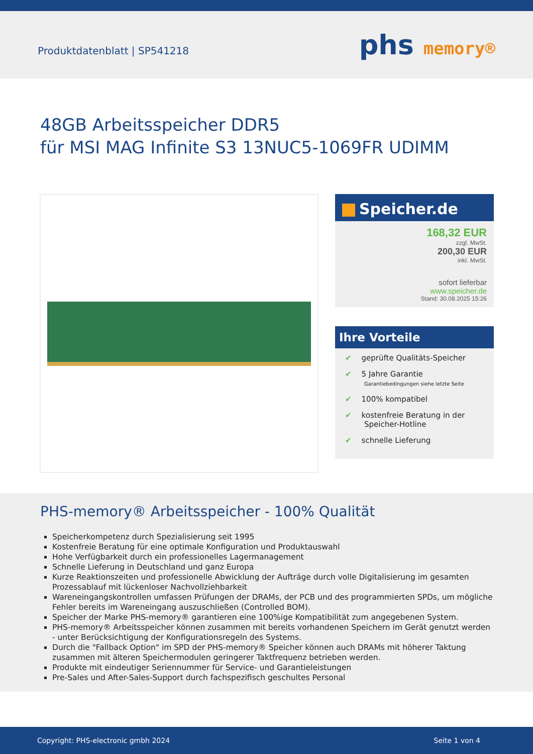Produktdatenblatt | SP541218
phs memory®
48GB Arbeitsspeicher DDR5
für MSI MAG Infinite S3 13NUC5-1069FR UDIMM
Speicher.de
168,32 EUR
zzgl. MwSt.
200,30 EUR
inkl. MwSt.
sofort lieferbar
www.speicher.de
Stand: 30.08.2025 15:26
Ihre Vorteile
✔ geprüfte Qualitäts-Speicher
✔ 5 Jahre Garantie
Garantiebedingungen siehe letzte Seite
✔ 100% kompatibel
✔ kostenfreie Beratung in der Speicher-Hotline
✔ schnelle Lieferung
PHS-memory® Arbeitsspeicher - 100% Qualität
Speicherkompetenz durch Spezialisierung seit 1995
Kostenfreie Beratung für eine optimale Konfiguration und Produktauswahl
Hohe Verfügbarkeit durch ein professionelles Lagermanagement
Schnelle Lieferung in Deutschland und ganz Europa
Kurze Reaktionszeiten und professionelle Abwicklung der Aufträge durch volle Digitalisierung im gesamten Prozessablauf mit lückenloser Nachvollziehbarkeit
Wareneingangskontrollen umfassen Prüfungen der DRAMs, der PCB und des programmierten SPDs, um mögliche Fehler bereits im Wareneingang auszuschließen (Controlled BOM).
Speicher der Marke PHS-memory® garantieren eine 100%ige Kompatibilität zum angegebenen System.
PHS-memory® Arbeitsspeicher können zusammen mit bereits vorhandenen Speichern im Gerät genutzt werden - unter Berücksichtigung der Konfigurationsregeln des Systems.
Durch die "Fallback Option" im SPD der PHS-memory® Speicher können auch DRAMs mit höherer Taktung zusammen mit älteren Speichermodulen geringerer Taktfrequenz betrieben werden.
Produkte mit eindeutiger Seriennummer für Service- und Garantieleistungen
Pre-Sales und After-Sales-Support durch fachspezifisch geschultes Personal
Copyright: PHS-electronic gmbh 2024 Seite 1 von 4